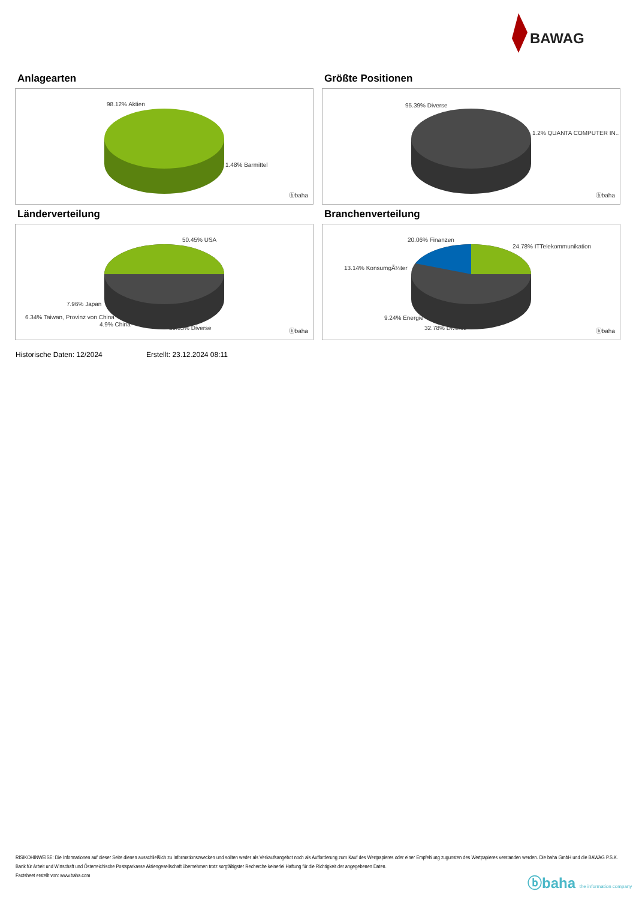BAWAG
Anlagearten
98.12% Aktien
1.48% Barmittel
ⓑbaha
Größte Positionen
95.39% Diverse
1.2% QUANTA COMPUTER IN..
ⓑbaha
Länderverteilung
50.45% USA
7.96% Japan
6.34% Taiwan, Provinz von China
4.9% China
30.35% Diverse ⓑbaha
Branchenverteilung
20.06% Finanzen
24.78% ITTelekommunikation
13.14% KonsumgÃ¼ter
9.24% Energie
32.78% Diverse ⓑbaha
Historische Daten: 12/2024 Erstellt: 23.12.2024 08:11
RISIKOHINWEISE: Die Informationen auf dieser Seite dienen ausschließlich zu Informationszwecken und sollten weder als Verkaufsangebot noch als Aufforderung zum Kauf des Wertpapieres oder einer Empfehlung zugunsten des Wertpapieres verstanden werden. Die baha GmbH und die BAWAG P.S.K. Bank für Arbeit und Wirtschaft und Österreichische Postsparkasse Aktiengesellschaft übernehmen trotz sorgfältigster Recherche keinerlei Haftung für die Richtigkeit der angegebenen Daten.
Factsheet erstellt von: www.baha.com
ⓑbaha the information company